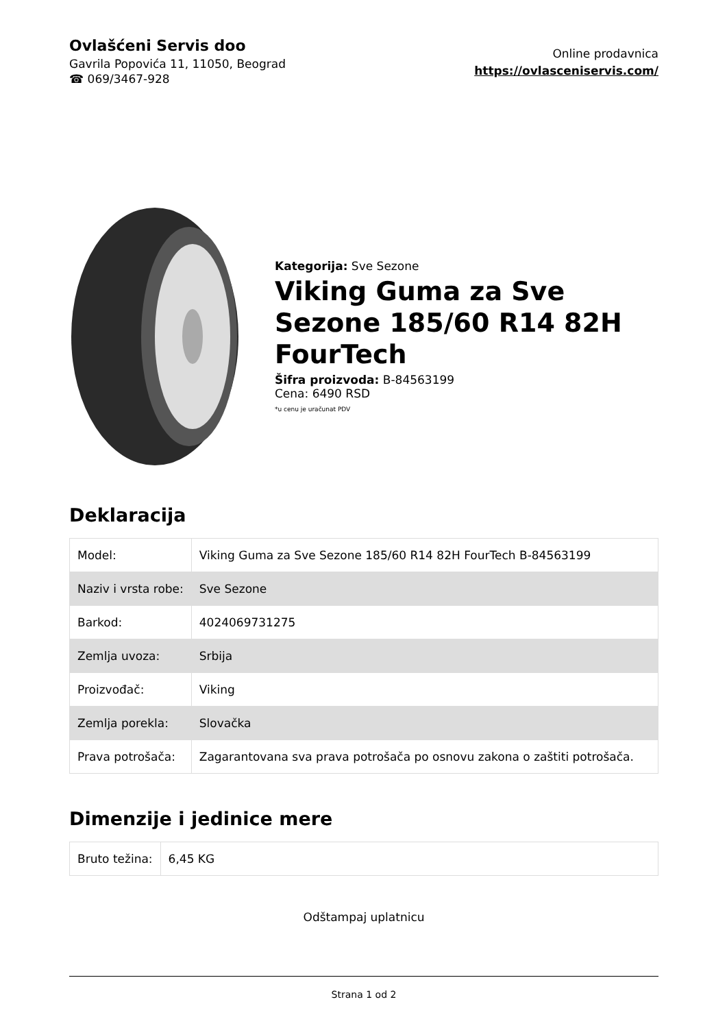Ovlašćeni Servis doo
Gavrila Popovića 11, 11050, Beograd
☎ 069/3467-928
Online prodavnica
https://ovlasceniservis.com/
Kategorija: Sve Sezone
Viking Guma za Sve Sezone 185/60 R14 82H FourTech
Šifra proizvoda: B-84563199
Cena: 6490 RSD
*u cenu je uračunat PDV
Deklaracija
| Model: | Viking Guma za Sve Sezone 185/60 R14 82H FourTech B-84563199 |
| Naziv i vrsta robe: | Sve Sezone |
| Barkod: | 4024069731275 |
| Zemlja uvoza: | Srbija |
| Proizvođač: | Viking |
| Zemlja porekla: | Slovačka |
| Prava potrošača: | Zagarantovana sva prava potrošača po osnovu zakona o zaštiti potrošača. |
Dimenzije i jedinice mere
| Bruto težina: | 6,45 KG |
Odštampaj uplatnicu
Strana 1 od 2